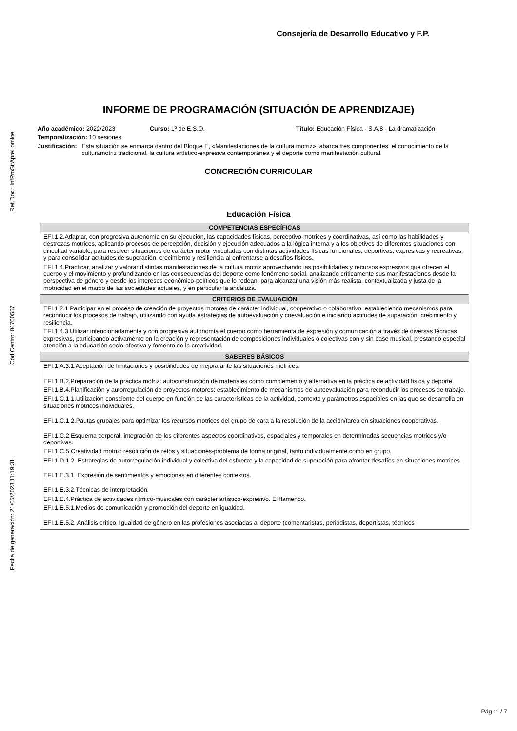Fecha de generación: 21/05/2023 11:19:31 Cód.Centro: 04700557 Ref.Doc.: InfProSitApreLomloe
Consejería de Desarrollo Educativo y F.P.
INFORME DE PROGRAMACIÓN (SITUACIÓN DE APRENDIZAJE)
Año académico: 2022/2023 Curso: 1º de E.S.O. Título: Educación Física - S.A.8 - La dramatización
Temporalización: 10 sesiones
Justificación: Esta situación se enmarca dentro del Bloque E, «Manifestaciones de la cultura motriz», abarca tres componentes: el conocimiento de la culturamotriz tradicional, la cultura artístico-expresiva contemporánea y el deporte como manifestación cultural.
CONCRECIÓN CURRICULAR
Educación Física
| COMPETENCIAS ESPECÍFICAS |
| --- |
| EFI.1.2.Adaptar, con progresiva autonomía en su ejecución, las capacidades físicas, perceptivo-motrices y coordinativas, así como las habilidades y destrezas motrices, aplicando procesos de percepción, decisión y ejecución adecuados a la lógica interna y a los objetivos de diferentes situaciones con dificultad variable, para resolver situaciones de carácter motor vinculadas con distintas actividades físicas funcionales, deportivas, expresivas y recreativas, y para consolidar actitudes de superación, crecimiento y resiliencia al enfrentarse a desafíos físicos. EFI.1.4.Practicar, analizar y valorar distintas manifestaciones de la cultura motriz aprovechando las posibilidades y recursos expresivos que ofrecen el cuerpo y el movimiento y profundizando en las consecuencias del deporte como fenómeno social, analizando críticamente sus manifestaciones desde la perspectiva de género y desde los intereses económico-políticos que lo rodean, para alcanzar una visión más realista, contextualizada y justa de la motricidad en el marco de las sociedades actuales, y en particular la andaluza. |
| CRITERIOS DE EVALUACIÓN |
| EFI.1.2.1.Participar en el proceso de creación de proyectos motores de carácter individual, cooperativo o colaborativo, estableciendo mecanismos para reconducir los procesos de trabajo, utilizando con ayuda estrategias de autoevaluación y coevaluación e iniciando actitudes de superación, crecimiento y resiliencia. EFI.1.4.3.Utilizar intencionadamente y con progresiva autonomía el cuerpo como herramienta de expresión y comunicación a través de diversas técnicas expresivas, participando activamente en la creación y representación de composiciones individuales o colectivas con y sin base musical, prestando especial atención a la educación socio-afectiva y fomento de la creatividad. |
| SABERES BÁSICOS |
| EFI.1.A.3.1.Aceptación de limitaciones y posibilidades de mejora ante las situaciones motrices. EFI.1.B.2.Preparación de la práctica motriz: autoconstrucción de materiales como complemento y alternativa en la práctica de actividad física y deporte. EFI.1.B.4.Planificación y autorregulación de proyectos motores: establecimiento de mecanismos de autoevaluación para reconducir los procesos de trabajo. EFI.1.C.1.1.Utilización consciente del cuerpo en función de las características de la actividad, contexto y parámetros espaciales en las que se desarrolla en situaciones motrices individuales. EFI.1.C.1.2.Pautas grupales para optimizar los recursos motrices del grupo de cara a la resolución de la acción/tarea en situaciones cooperativas. EFI.1.C.2.Esquema corporal: integración de los diferentes aspectos coordinativos, espaciales y temporales en determinadas secuencias motrices y/o deportivas. EFI.1.C.5.Creatividad motriz: resolución de retos y situaciones-problema de forma original, tanto individualmente como en grupo. EFI.1.D.1.2. Estrategias de autorregulación individual y colectiva del esfuerzo y la capacidad de superación para afrontar desafíos en situaciones motrices. EFI.1.E.3.1. Expresión de sentimientos y emociones en diferentes contextos. EFI.1.E.3.2.Técnicas de interpretación. EFI.1.E.4.Práctica de actividades rítmico-musicales con carácter artístico-expresivo. El flamenco. EFI.1.E.5.1.Medios de comunicación y promoción del deporte en igualdad. EFI.1.E.5.2. Análisis crítico. Igualdad de género en las profesiones asociadas al deporte (comentaristas, periodistas, deportistas, técnicos |
Pág.:1 / 7